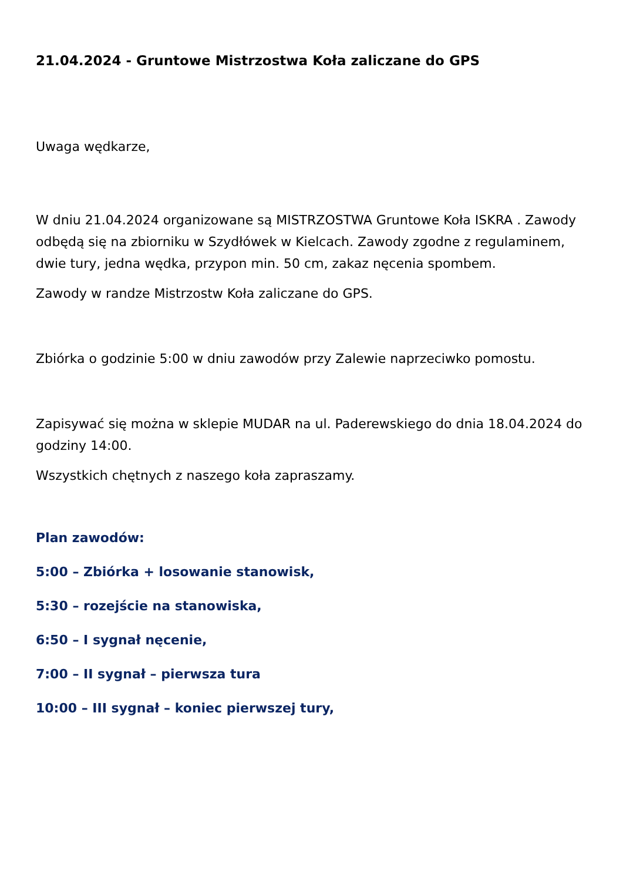21.04.2024 - Gruntowe Mistrzostwa Koła zaliczane do GPS
Uwaga wędkarze,
W dniu 21.04.2024 organizowane są MISTRZOSTWA Gruntowe Koła ISKRA . Zawody odbędą się na zbiorniku w Szydłówek w Kielcach. Zawody zgodne z regulaminem, dwie tury, jedna wędka, przypon min. 50 cm, zakaz nęcenia spombem.
Zawody w randze Mistrzostw Koła zaliczane do GPS.
Zbiórka o godzinie 5:00 w dniu zawodów przy Zalewie naprzeciwko pomostu.
Zapisywać się można w sklepie MUDAR na ul. Paderewskiego do dnia 18.04.2024 do godziny 14:00.
Wszystkich chętnych z naszego koła zapraszamy.
Plan zawodów:
5:00 – Zbiórka + losowanie stanowisk,
5:30 – rozejście na stanowiska,
6:50 – I sygnał nęcenie,
7:00 – II sygnał – pierwsza tura
10:00 – III sygnał – koniec pierwszej tury,